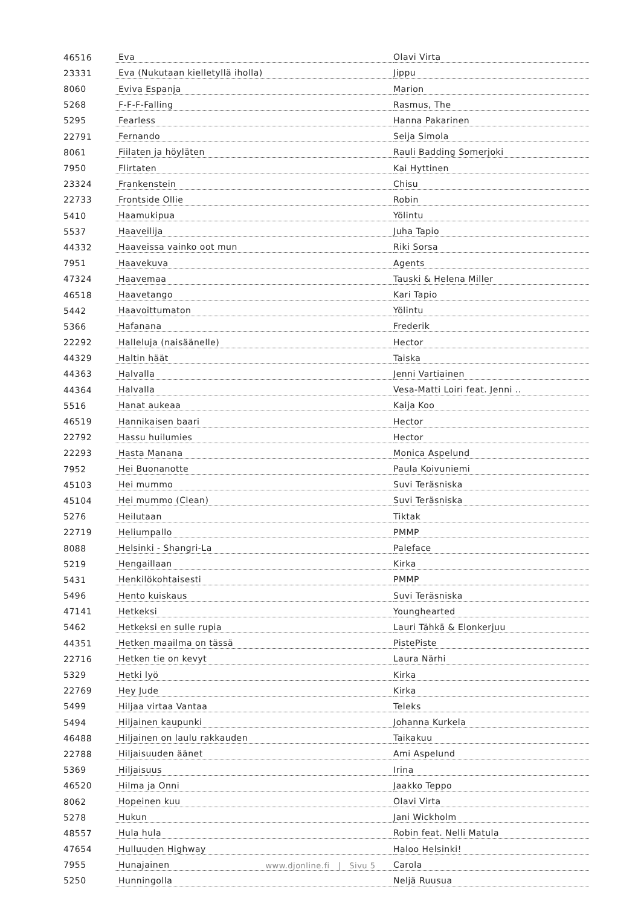| 46516 | Eva | Olavi Virta |
| 23331 | Eva (Nukutaan kielletyllä iholla) | Jippu |
| 8060 | Eviva Espanja | Marion |
| 5268 | F-F-F-Falling | Rasmus, The |
| 5295 | Fearless | Hanna Pakarinen |
| 22791 | Fernando | Seija Simola |
| 8061 | Fiilaten ja höyläten | Rauli Badding Somerjoki |
| 7950 | Flirtaten | Kai Hyttinen |
| 23324 | Frankenstein | Chisu |
| 22733 | Frontside Ollie | Robin |
| 5410 | Haamukipua | Yölintu |
| 5537 | Haaveilija | Juha Tapio |
| 44332 | Haaveissa vainko oot mun | Riki Sorsa |
| 7951 | Haavekuva | Agents |
| 47324 | Haavemaa | Tauski & Helena Miller |
| 46518 | Haavetango | Kari Tapio |
| 5442 | Haavoittumaton | Yölintu |
| 5366 | Hafanana | Frederik |
| 22292 | Halleluja (naisäänelle) | Hector |
| 44329 | Haltin häät | Taiska |
| 44363 | Halvalla | Jenni Vartiainen |
| 44364 | Halvalla | Vesa-Matti Loiri feat. Jenni .. |
| 5516 | Hanat aukeaa | Kaija Koo |
| 46519 | Hannikaisen baari | Hector |
| 22792 | Hassu huilumies | Hector |
| 22293 | Hasta Manana | Monica Aspelund |
| 7952 | Hei Buonanotte | Paula Koivuniemi |
| 45103 | Hei mummo | Suvi Teräsniska |
| 45104 | Hei mummo (Clean) | Suvi Teräsniska |
| 5276 | Heilutaan | Tiktak |
| 22719 | Heliumpallo | PMMP |
| 8088 | Helsinki - Shangri-La | Paleface |
| 5219 | Hengaillaan | Kirka |
| 5431 | Henkilökohtaisesti | PMMP |
| 5496 | Hento kuiskaus | Suvi Teräsniska |
| 47141 | Hetkeksi | Younghearted |
| 5462 | Hetkeksi en sulle rupia | Lauri Tähkä & Elonkerjuu |
| 44351 | Hetken maailma on tässä | PistePiste |
| 22716 | Hetken tie on kevyt | Laura Närhi |
| 5329 | Hetki lyö | Kirka |
| 22769 | Hey Jude | Kirka |
| 5499 | Hiljaa virtaa Vantaa | Teleks |
| 5494 | Hiljainen kaupunki | Johanna Kurkela |
| 46488 | Hiljainen on laulu rakkauden | Taikakuu |
| 22788 | Hiljaisuuden äänet | Ami Aspelund |
| 5369 | Hiljaisuus | Irina |
| 46520 | Hilma ja Onni | Jaakko Teppo |
| 8062 | Hopeinen kuu | Olavi Virta |
| 5278 | Hukun | Jani Wickholm |
| 48557 | Hula hula | Robin feat. Nelli Matula |
| 47654 | Hulluuden Highway | Haloo Helsinki! |
| 7955 | Hunajainen | Carola |
| 5250 | Hunningolla | Neljä Ruusua |
www.djonline.fi | Sivu 5